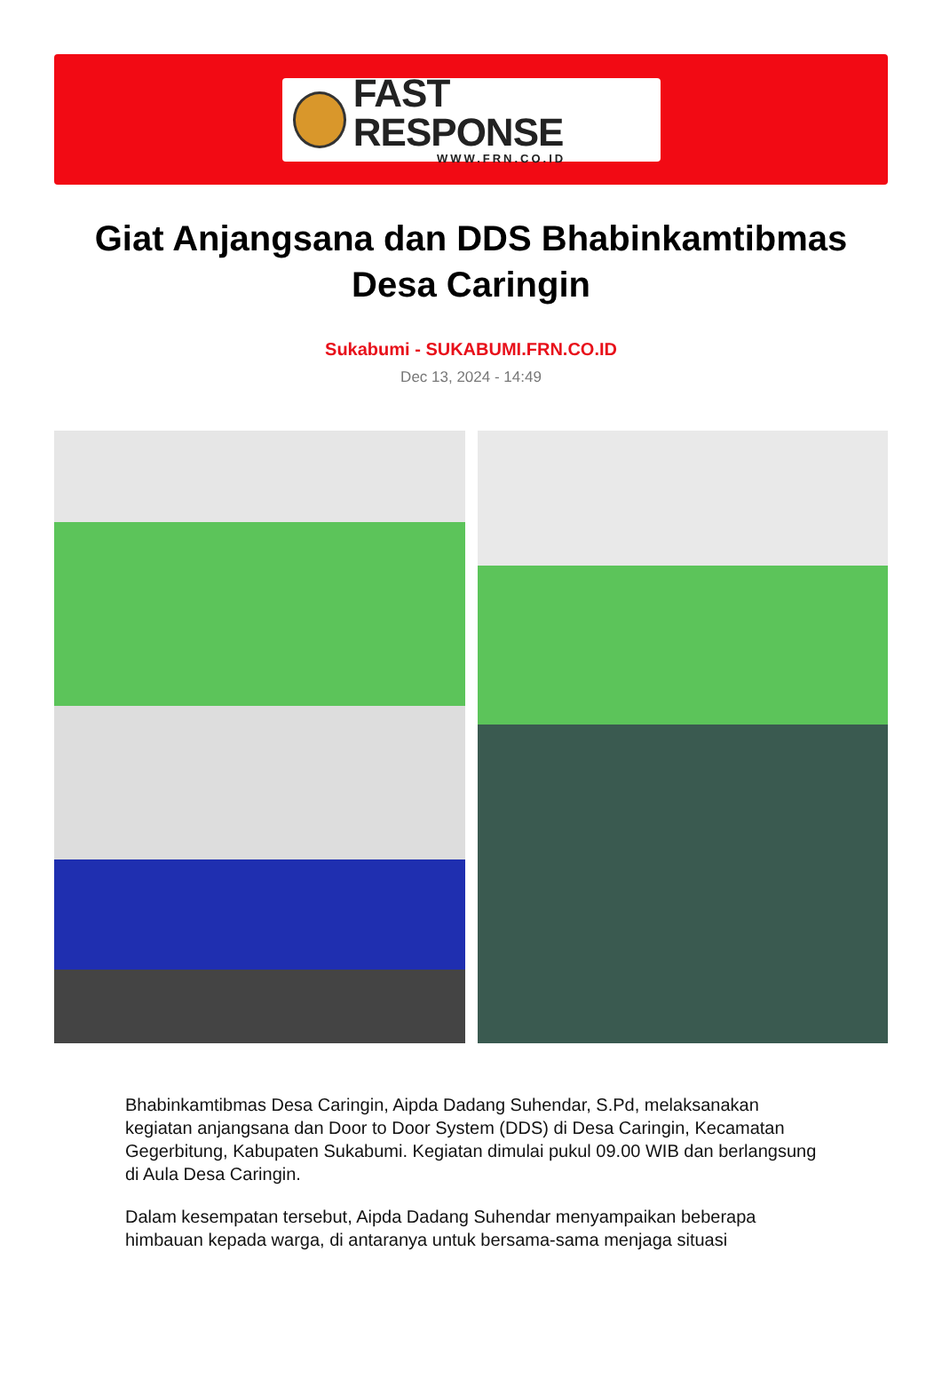FAST RESPONSE
WWW.FRN.CO.ID
Giat Anjangsana dan DDS Bhabinkamtibmas Desa Caringin
Sukabumi - SUKABUMI.FRN.CO.ID
Dec 13, 2024 - 14:49
Bhabinkamtibmas Desa Caringin, Aipda Dadang Suhendar, S.Pd, melaksanakan kegiatan anjangsana dan Door to Door System (DDS) di Desa Caringin, Kecamatan Gegerbitung, Kabupaten Sukabumi. Kegiatan dimulai pukul 09.00 WIB dan berlangsung di Aula Desa Caringin.
Dalam kesempatan tersebut, Aipda Dadang Suhendar menyampaikan beberapa himbauan kepada warga, di antaranya untuk bersama-sama menjaga situasi